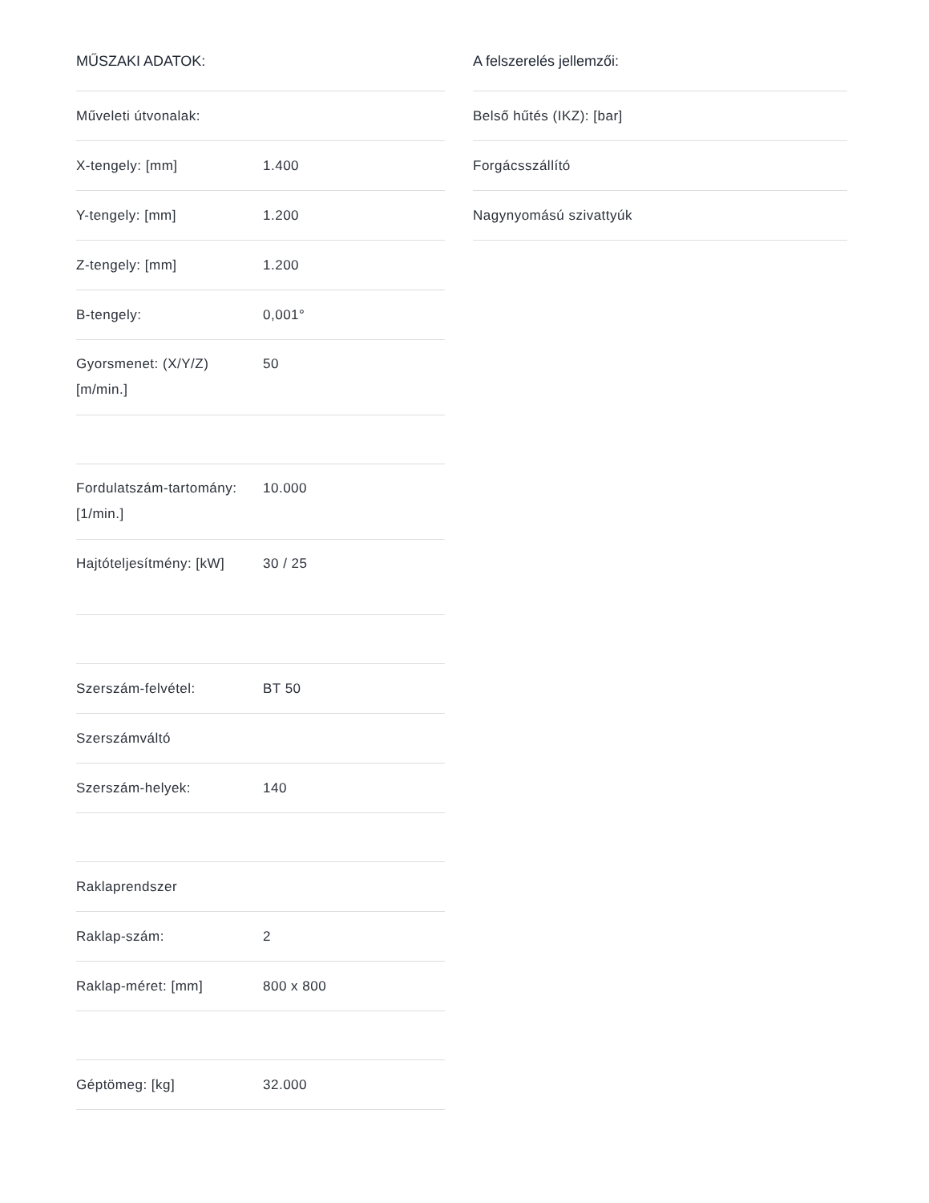MŰSZAKI ADATOK:
| Műveleti útvonalak: | |
| X-tengely: [mm] | 1.400 |
| Y-tengely: [mm] | 1.200 |
| Z-tengely: [mm] | 1.200 |
| B-tengely: | 0,001° |
| Gyorsmenet: (X/Y/Z) [m/min.] | 50 |
| Fordulatszám-tartomány: [1/min.] | 10.000 |
| Hajtóteljesítmény: [kW] | 30 / 25 |
| Szerszám-felvétel: | BT 50 |
| Szerszámváltó | |
| Szerszám-helyek: | 140 |
| Raklaprendszer | |
| Raklap-szám: | 2 |
| Raklap-méret: [mm] | 800 x 800 |
| Géptömeg: [kg] | 32.000 |
A felszerelés jellemzői:
| Belső hűtés (IKZ): [bar] |
| Forgácsszállító |
| Nagynyomású szivattyúk |